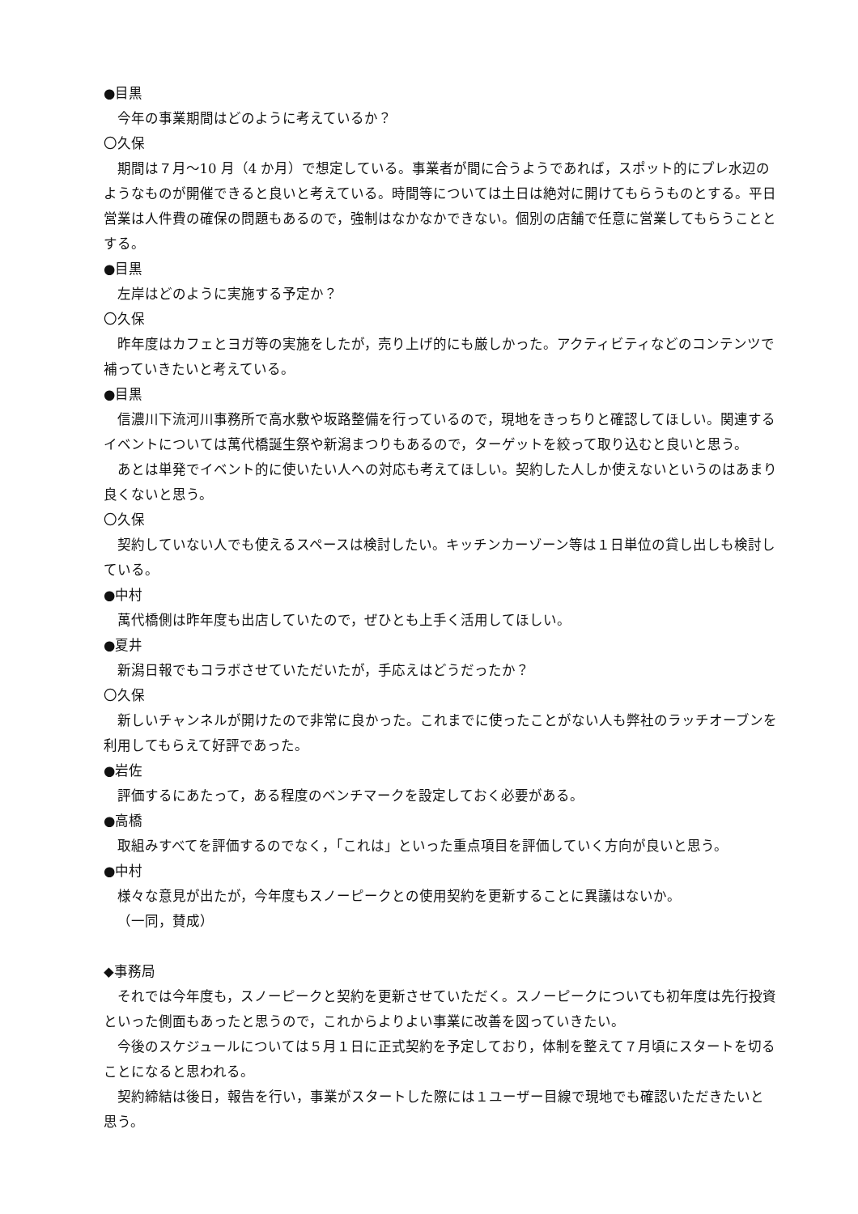●目黒
今年の事業期間はどのように考えているか？
〇久保
期間は７月～10 月（4 か月）で想定している。事業者が間に合うようであれば，スポット的にプレ水辺のようなものが開催できると良いと考えている。時間等については土日は絶対に開けてもらうものとする。平日営業は人件費の確保の問題もあるので，強制はなかなかできない。個別の店舗で任意に営業してもらうこととする。
●目黒
左岸はどのように実施する予定か？
〇久保
昨年度はカフェとヨガ等の実施をしたが，売り上げ的にも厳しかった。アクティビティなどのコンテンツで補っていきたいと考えている。
●目黒
信濃川下流河川事務所で高水敷や坂路整備を行っているので，現地をきっちりと確認してほしい。関連するイベントについては萬代橋誕生祭や新潟まつりもあるので，ターゲットを絞って取り込むと良いと思う。
あとは単発でイベント的に使いたい人への対応も考えてほしい。契約した人しか使えないというのはあまり良くないと思う。
〇久保
契約していない人でも使えるスペースは検討したい。キッチンカーゾーン等は１日単位の貸し出しも検討している。
●中村
萬代橋側は昨年度も出店していたので，ぜひとも上手く活用してほしい。
●夏井
新潟日報でもコラボさせていただいたが，手応えはどうだったか？
〇久保
新しいチャンネルが開けたので非常に良かった。これまでに使ったことがない人も弊社のラッチオーブンを利用してもらえて好評であった。
●岩佐
評価するにあたって，ある程度のベンチマークを設定しておく必要がある。
●高橋
取組みすべてを評価するのでなく，「これは」といった重点項目を評価していく方向が良いと思う。
●中村
様々な意見が出たが，今年度もスノーピークとの使用契約を更新することに異議はないか。
（一同，賛成）
◆事務局
それでは今年度も，スノーピークと契約を更新させていただく。スノーピークについても初年度は先行投資といった側面もあったと思うので，これからよりよい事業に改善を図っていきたい。
今後のスケジュールについては５月１日に正式契約を予定しており，体制を整えて７月頃にスタートを切ることになると思われる。
契約締結は後日，報告を行い，事業がスタートした際には１ユーザー目線で現地でも確認いただきたいと思う。